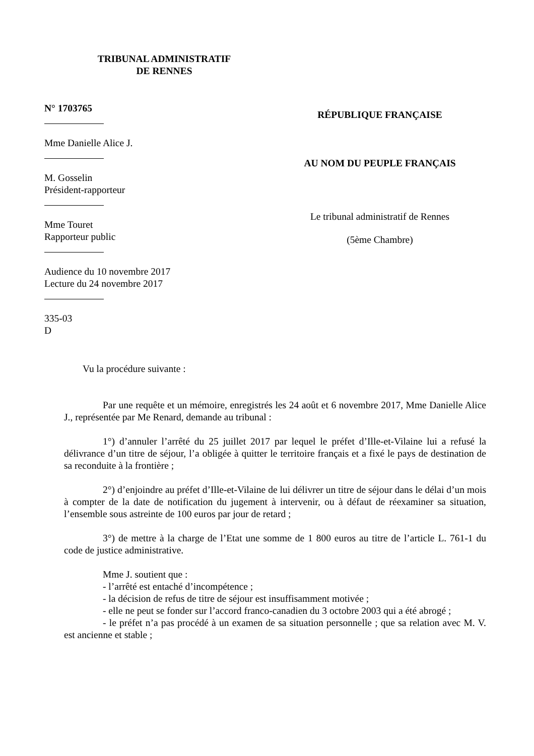TRIBUNAL ADMINISTRATIF
DE RENNES
N° 1703765
Mme Danielle Alice J.
M. Gosselin
Président-rapporteur
Mme Touret
Rapporteur public
Audience du 10 novembre 2017
Lecture du 24 novembre 2017
335-03
D
RÉPUBLIQUE FRANÇAISE
AU NOM DU PEUPLE FRANÇAIS
Le tribunal administratif de Rennes
(5ème Chambre)
Vu la procédure suivante :
Par une requête et un mémoire, enregistrés les 24 août et 6 novembre 2017, Mme Danielle Alice J., représentée par Me Renard, demande au tribunal :
1°) d’annuler l’arrêté du 25 juillet 2017 par lequel le préfet d’Ille-et-Vilaine lui a refusé la délivrance d’un titre de séjour, l’a obligée à quitter le territoire français et a fixé le pays de destination de sa reconduite à la frontière ;
2°) d’enjoindre au préfet d’Ille-et-Vilaine de lui délivrer un titre de séjour dans le délai d’un mois à compter de la date de notification du jugement à intervenir, ou à défaut de réexaminer sa situation, l’ensemble sous astreinte de 100 euros par jour de retard ;
3°) de mettre à la charge de l’Etat une somme de 1 800 euros au titre de l’article L. 761-1 du code de justice administrative.
Mme J. soutient que :
- l’arrêté est entaché d’incompétence ;
- la décision de refus de titre de séjour est insuffisamment motivée ;
- elle ne peut se fonder sur l’accord franco-canadien du 3 octobre 2003 qui a été abrogé ;
- le préfet n’a pas procédé à un examen de sa situation personnelle ; que sa relation avec M. V. est ancienne et stable ;